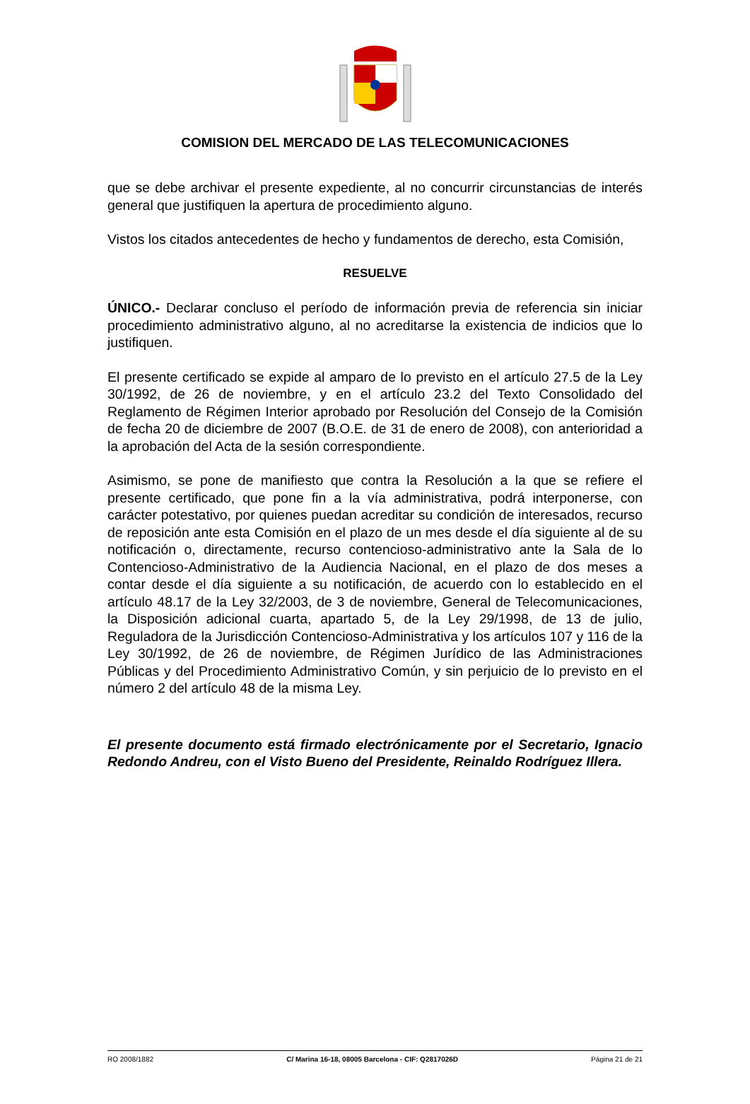COMISION DEL MERCADO DE LAS TELECOMUNICACIONES
que se debe archivar el presente expediente, al no concurrir circunstancias de interés general que justifiquen la apertura de procedimiento alguno.
Vistos los citados antecedentes de hecho y fundamentos de derecho, esta Comisión,
RESUELVE
ÚNICO.- Declarar concluso el período de información previa de referencia sin iniciar procedimiento administrativo alguno, al no acreditarse la existencia de indicios que lo justifiquen.
El presente certificado se expide al amparo de lo previsto en el artículo 27.5 de la Ley 30/1992, de 26 de noviembre, y en el artículo 23.2 del Texto Consolidado del Reglamento de Régimen Interior aprobado por Resolución del Consejo de la Comisión de fecha 20 de diciembre de 2007 (B.O.E. de 31 de enero de 2008), con anterioridad a la aprobación del Acta de la sesión correspondiente.
Asimismo, se pone de manifiesto que contra la Resolución a la que se refiere el presente certificado, que pone fin a la vía administrativa, podrá interponerse, con carácter potestativo, por quienes puedan acreditar su condición de interesados, recurso de reposición ante esta Comisión en el plazo de un mes desde el día siguiente al de su notificación o, directamente, recurso contencioso-administrativo ante la Sala de lo Contencioso-Administrativo de la Audiencia Nacional, en el plazo de dos meses a contar desde el día siguiente a su notificación, de acuerdo con lo establecido en el artículo 48.17 de la Ley 32/2003, de 3 de noviembre, General de Telecomunicaciones, la Disposición adicional cuarta, apartado 5, de la Ley 29/1998, de 13 de julio, Reguladora de la Jurisdicción Contencioso-Administrativa y los artículos 107 y 116 de la Ley 30/1992, de 26 de noviembre, de Régimen Jurídico de las Administraciones Públicas y del Procedimiento Administrativo Común, y sin perjuicio de lo previsto en el número 2 del artículo 48 de la misma Ley.
El presente documento está firmado electrónicamente por el Secretario, Ignacio Redondo Andreu, con el Visto Bueno del Presidente, Reinaldo Rodríguez Illera.
RO 2008/1882 C/ Marina 16-18, 08005 Barcelona - CIF: Q2817026D Página 21 de 21